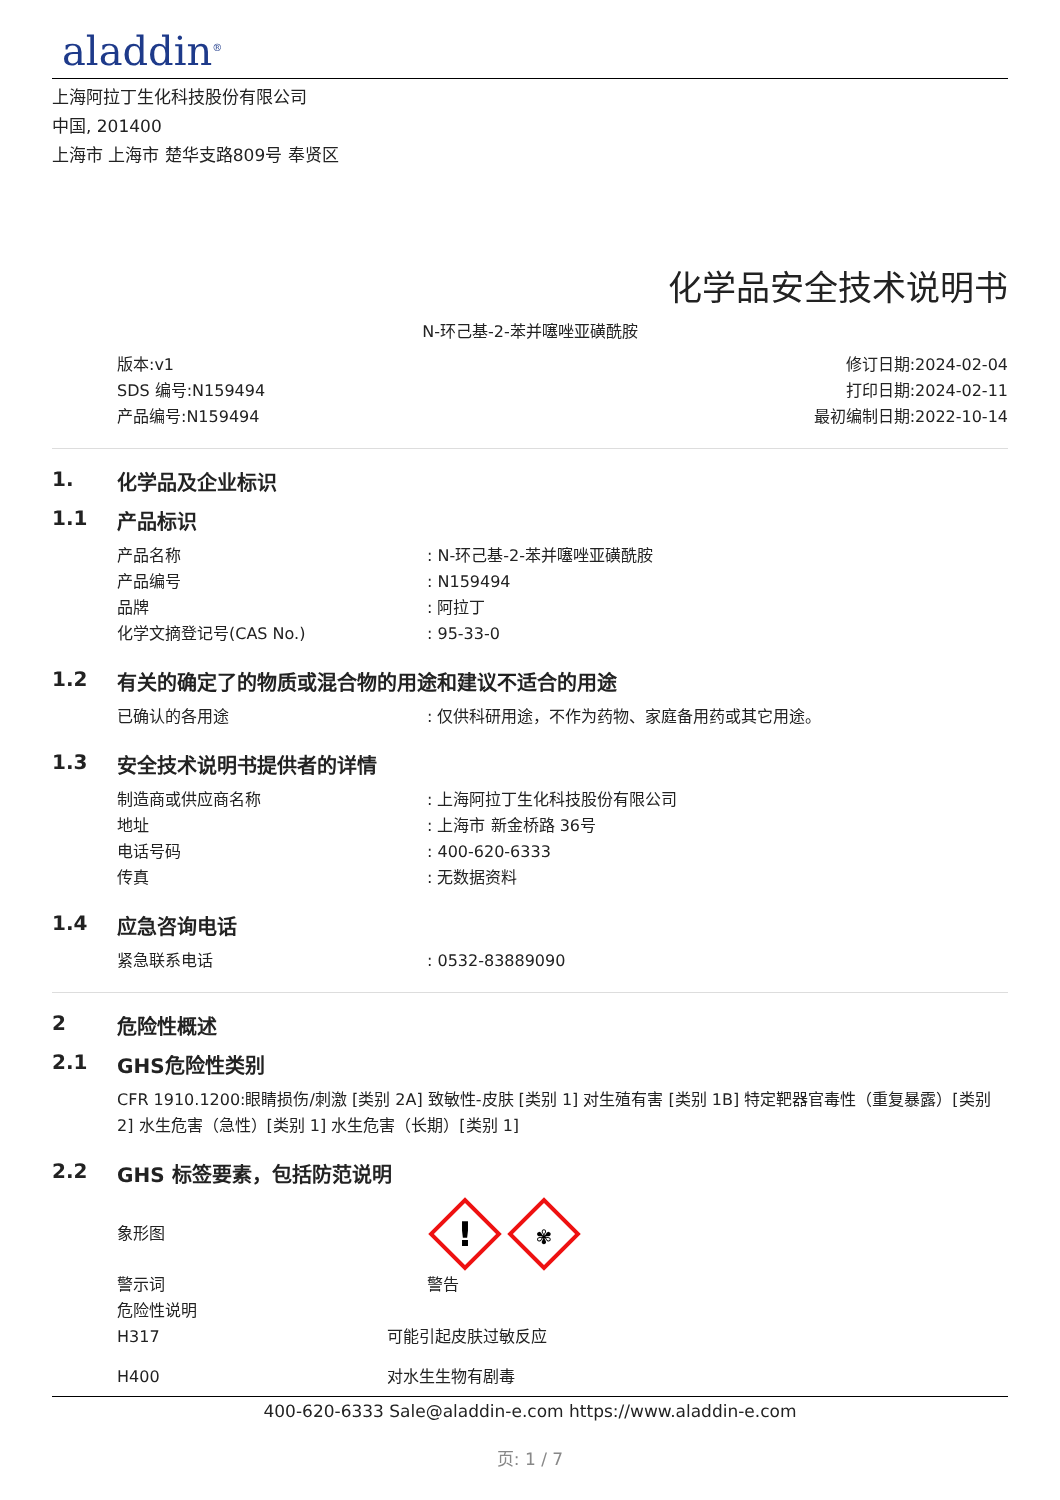aladdin<sup>®</sup>
上海阿拉丁生化科技股份有限公司
中国, 201400
上海市 上海市 楚华支路809号 奉贤区
化学品安全技术说明书
N-环己基-2-苯并噻唑亚磺酰胺
版本:v1
SDS 编号:N159494
产品编号:N159494
修订日期:2024-02-04
打印日期:2024-02-11
最初编制日期:2022-10-14
1. 化学品及企业标识
1.1 产品标识
产品名称: N-环己基-2-苯并噻唑亚磺酰胺
产品编号: N159494
品牌: 阿拉丁
化学文摘登记号(CAS No.): 95-33-0
1.2 有关的确定了的物质或混合物的用途和建议不适合的用途
已确认的各用途: 仅供科研用途，不作为药物、家庭备用药或其它用途。
1.3 安全技术说明书提供者的详情
制造商或供应商名称: 上海阿拉丁生化科技股份有限公司
地址: 上海市 新金桥路 36号
电话号码: 400-620-6333
传真: 无数据资料
1.4 应急咨询电话
紧急联系电话: 0532-83889090
2 危险性概述
2.1 GHS危险性类别
CFR 1910.1200:眼睛损伤/刺激 [类别 2A] 致敏性-皮肤 [类别 1] 对生殖有害 [类别 1B] 特定靶器官毒性（重复暴露）[类别 2] 水生危害（急性）[类别 1] 水生危害（长期）[类别 1]
2.2 GHS 标签要素，包括防范说明
象形图
!
✾
警示词 警告
危险性说明
H317 可能引起皮肤过敏反应
H400 对水生生物有剧毒
400-620-6333 Sale@aladdin-e.com https://www.aladdin-e.com
页: 1 / 7